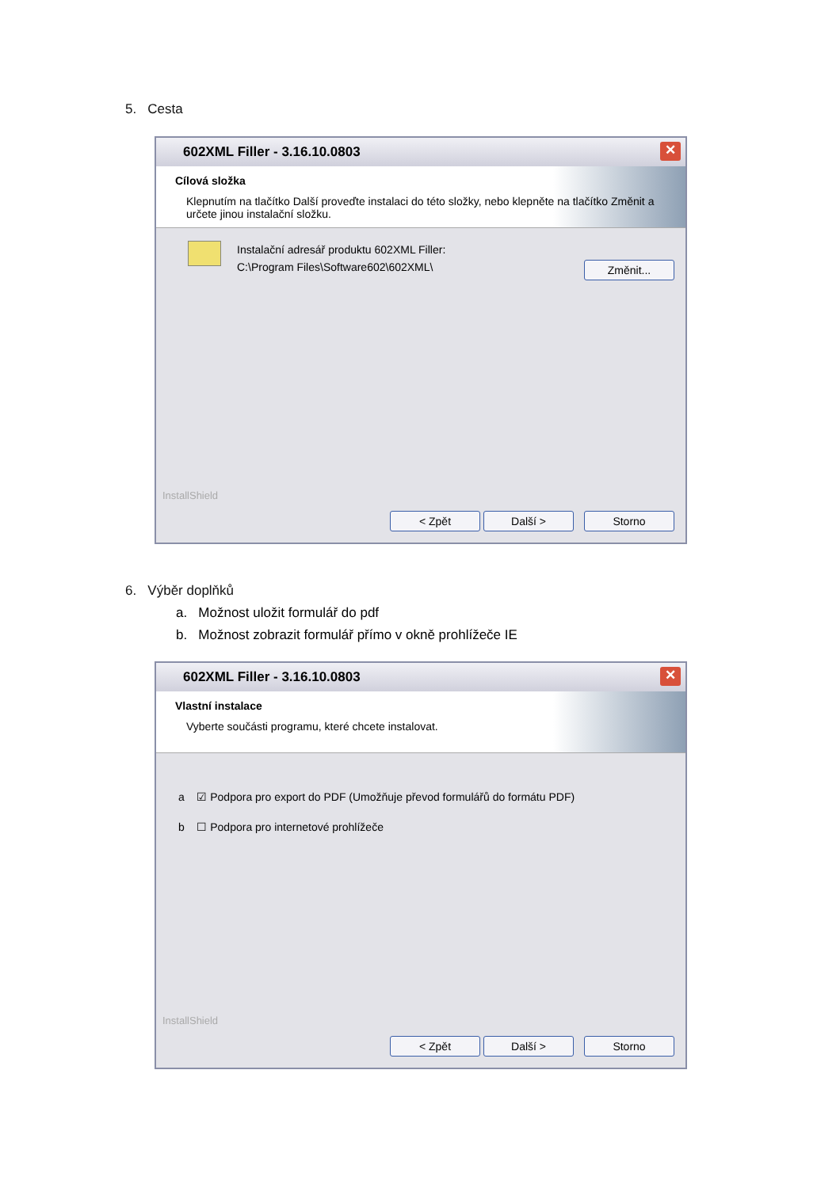5. Cesta
602XML Filler - 3.16.10.0803
✕
Cílová složka
Klepnutím na tlačítko Další proveďte instalaci do této složky, nebo klepněte na tlačítko Změnit a určete jinou instalační složku.
Instalační adresář produktu 602XML Filler:
C:\Program Files\Software602\602XML\
Změnit...
InstallShield
< Zpět Další > Storno
6. Výběr doplňků
a. Možnost uložit formulář do pdf
b. Možnost zobrazit formulář přímo v okně prohlížeče IE
602XML Filler - 3.16.10.0803
✕
Vlastní instalace
Vyberte součásti programu, které chcete instalovat.
a ☑ Podpora pro export do PDF (Umožňuje převod formulářů do formátu PDF)
b ☐ Podpora pro internetové prohlížeče
InstallShield
< Zpět Další > Storno